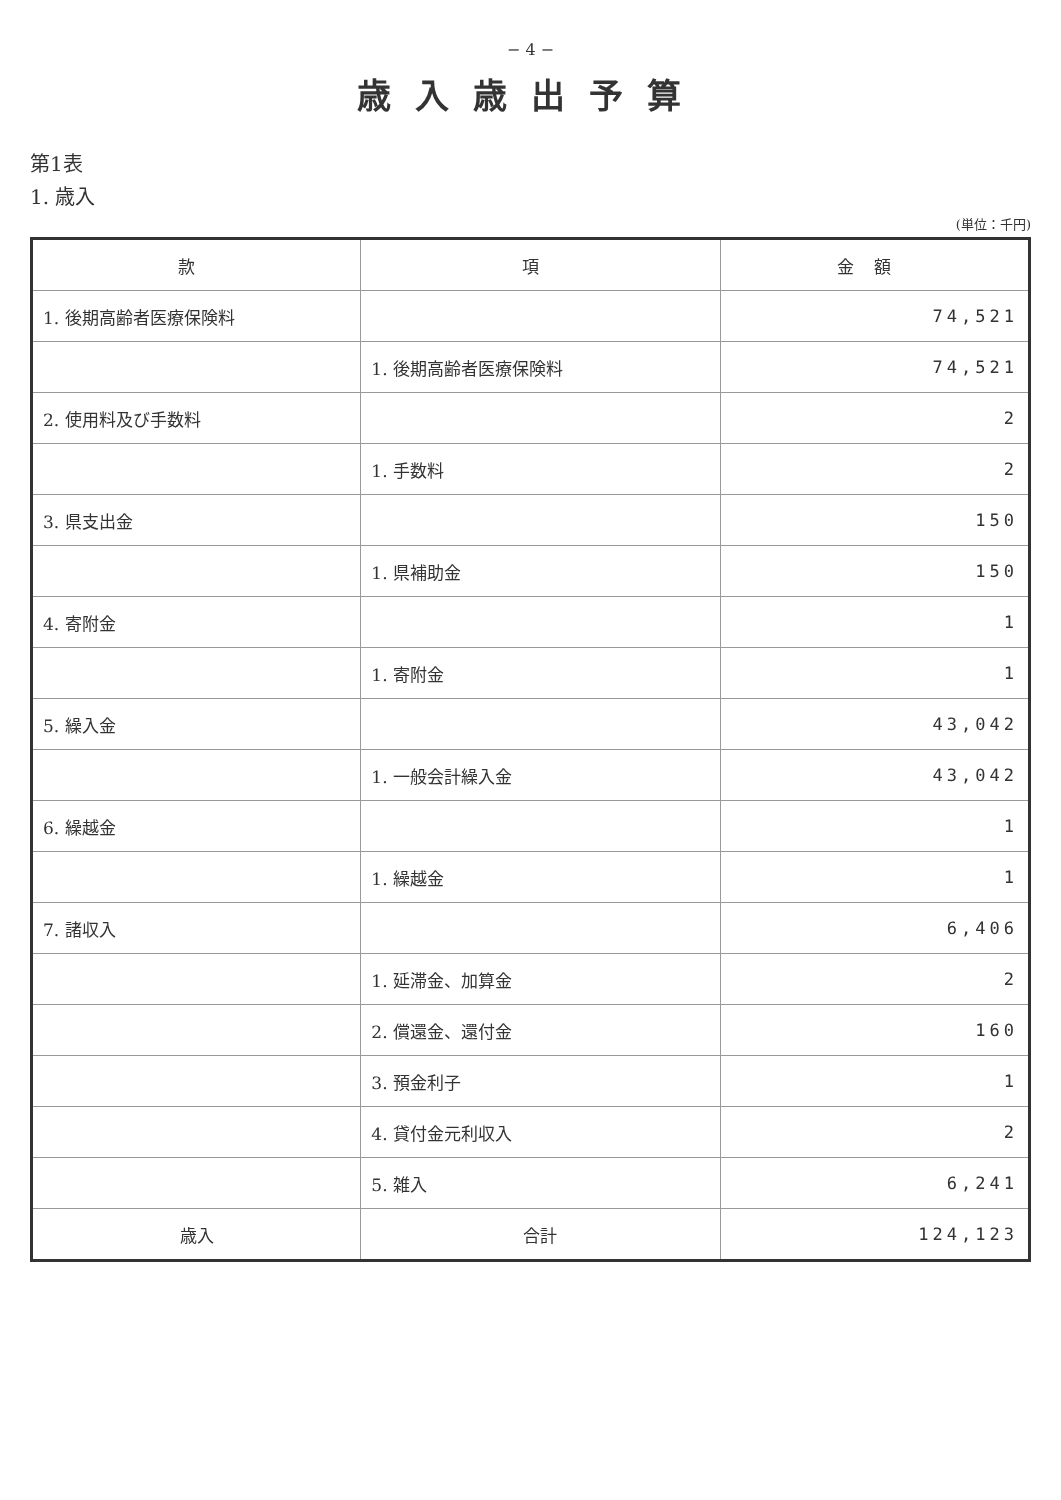− 4 −
歳入歳出予算
第1表
1. 歳入
(単位：千円)
| 款 | 項 | 金額 |
| --- | --- | --- |
| 1. 後期高齢者医療保険料 | | 74,521 |
| | 1. 後期高齢者医療保険料 | 74,521 |
| 2. 使用料及び手数料 | | 2 |
| | 1. 手数料 | 2 |
| 3. 県支出金 | | 150 |
| | 1. 県補助金 | 150 |
| 4. 寄附金 | | 1 |
| | 1. 寄附金 | 1 |
| 5. 繰入金 | | 43,042 |
| | 1. 一般会計繰入金 | 43,042 |
| 6. 繰越金 | | 1 |
| | 1. 繰越金 | 1 |
| 7. 諸収入 | | 6,406 |
| | 1. 延滞金、加算金 | 2 |
| | 2. 償還金、還付金 | 160 |
| | 3. 預金利子 | 1 |
| | 4. 貸付金元利収入 | 2 |
| | 5. 雑入 | 6,241 |
| 歳入 | 合計 | 124,123 |